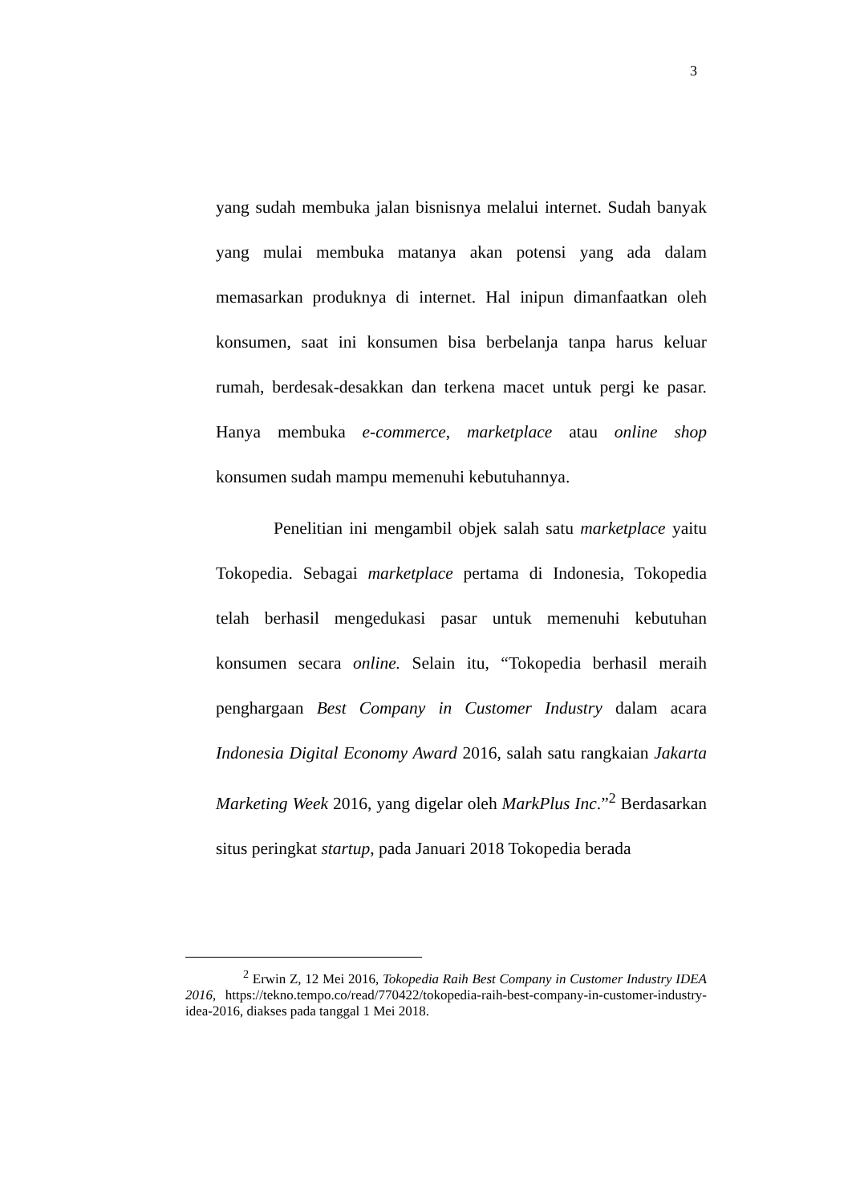3
yang sudah membuka jalan bisnisnya melalui internet. Sudah banyak yang mulai membuka matanya akan potensi yang ada dalam memasarkan produknya di internet. Hal inipun dimanfaatkan oleh konsumen, saat ini konsumen bisa berbelanja tanpa harus keluar rumah, berdesak-desakkan dan terkena macet untuk pergi ke pasar. Hanya membuka e-commerce, marketplace atau online shop konsumen sudah mampu memenuhi kebutuhannya.
Penelitian ini mengambil objek salah satu marketplace yaitu Tokopedia. Sebagai marketplace pertama di Indonesia, Tokopedia telah berhasil mengedukasi pasar untuk memenuhi kebutuhan konsumen secara online. Selain itu, “Tokopedia berhasil meraih penghargaan Best Company in Customer Industry dalam acara Indonesia Digital Economy Award 2016, salah satu rangkaian Jakarta Marketing Week 2016, yang digelar oleh MarkPlus Inc.”<sup>2</sup> Berdasarkan situs peringkat startup, pada Januari 2018 Tokopedia berada
<sup>2</sup> Erwin Z, 12 Mei 2016, Tokopedia Raih Best Company in Customer Industry IDEA 2016, https://tekno.tempo.co/read/770422/tokopedia-raih-best-company-in-customer-industry-idea-2016, diakses pada tanggal 1 Mei 2018.